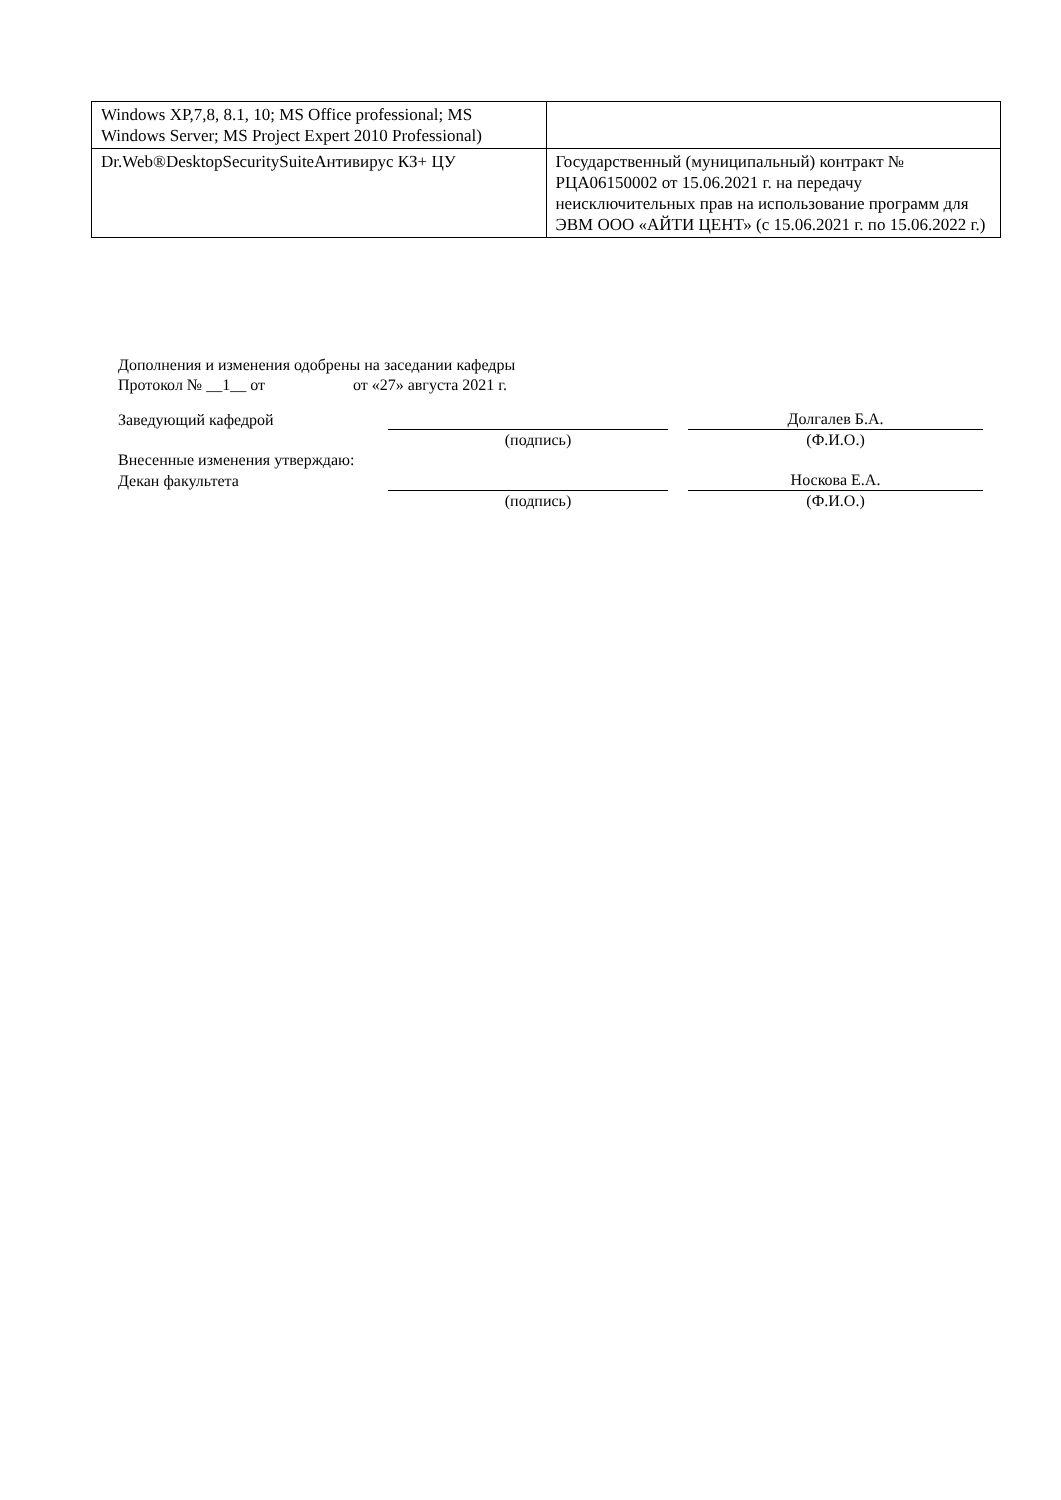| Windows XP,7,8, 8.1, 10; MS Office professional; MS Windows Server; MS Project Expert 2010 Professional) | |
| Dr.Web®DesktopSecuritySuiteАнтивирус КЗ+ ЦУ | Государственный (муниципальный) контракт № РЦА06150002 от 15.06.2021 г. на передачу неисключительных прав на использование программ для ЭВМ ООО «АЙТИ ЦЕНТ» (с 15.06.2021 г. по 15.06.2022 г.) |
Дополнения и изменения одобрены на заседании кафедры
Протокол № __1__ от от «27» августа 2021 г.
Заведующий кафедрой
Долгалев Б.А.
(подпись) (Ф.И.О.)
Внесенные изменения утверждаю:
Декан факультета
Носкова Е.А.
(подпись) (Ф.И.О.)